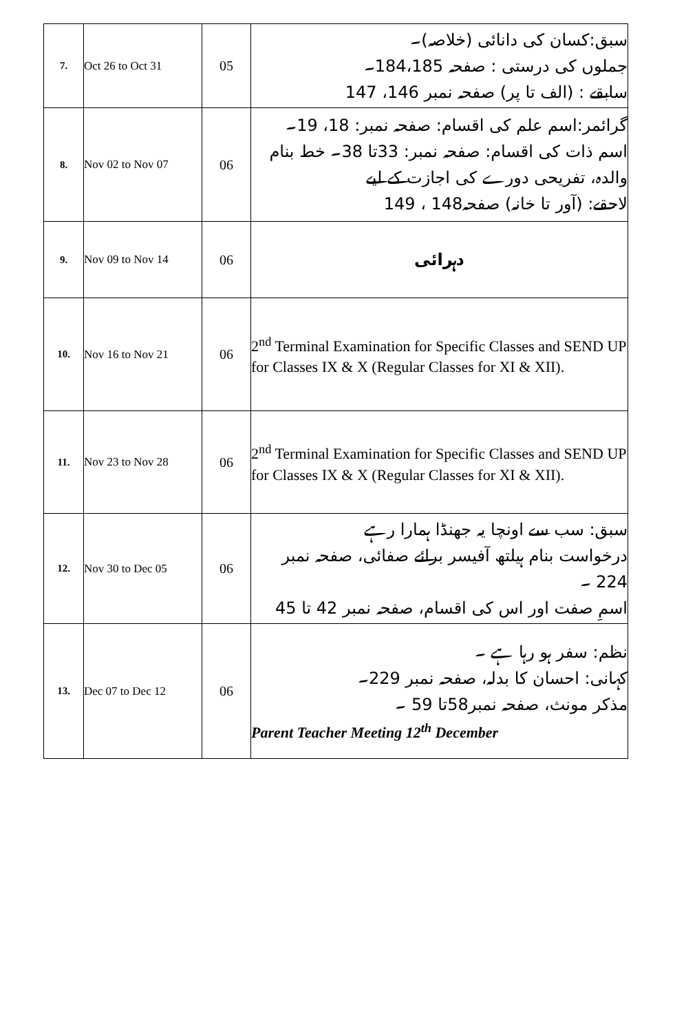| 7. | Oct 26 to Oct 31 | 05 | سبق:کسان کی دانائی (خلاصہ)۔ جملوں کی درستی : صفحہ 184،185۔ سابقے : (الف تا پر) صفحہ نمبر 146، 147 |
| 8. | Nov 02 to Nov 07 | 06 | گرائمر:اسم علم کی اقسام: صفحہ نمبر: 18، 19۔ اسم ذات کی اقسام: صفحہ نمبر: 33تا 38۔ خط بنام والدہ، تفریحی دورے کی اجازت کے لیے لاحقے: (آور تا خانہ) صفحہ148 ، 149 |
| 9. | Nov 09 to Nov 14 | 06 | دہرائی |
| 10. | Nov 16 to Nov 21 | 06 | 2<sup>nd</sup> Terminal Examination for Specific Classes and SEND UP for Classes IX & X (Regular Classes for XI & XII). |
| 11. | Nov 23 to Nov 28 | 06 | 2<sup>nd</sup> Terminal Examination for Specific Classes and SEND UP for Classes IX & X (Regular Classes for XI & XII). |
| 12. | Nov 30 to Dec 05 | 06 | سبق: سب سے اونچا یہ جھنڈا ہمارا رہے درخواست بنام ہیلتھ آفیسر برائے صفائی، صفحہ نمبر 224 ۔ اسمِ صفت اور اس کی اقسام، صفحہ نمبر 42 تا 45 |
| 13. | Dec 07 to Dec 12 | 06 | نظم: سفر ہو رہا ہے ۔ کہانی: احسان کا بدلہ، صفحہ نمبر 229۔ مذکر مونث، صفحہ نمبر58تا 59 ۔ Parent Teacher Meeting 12<sup>th</sup> December |